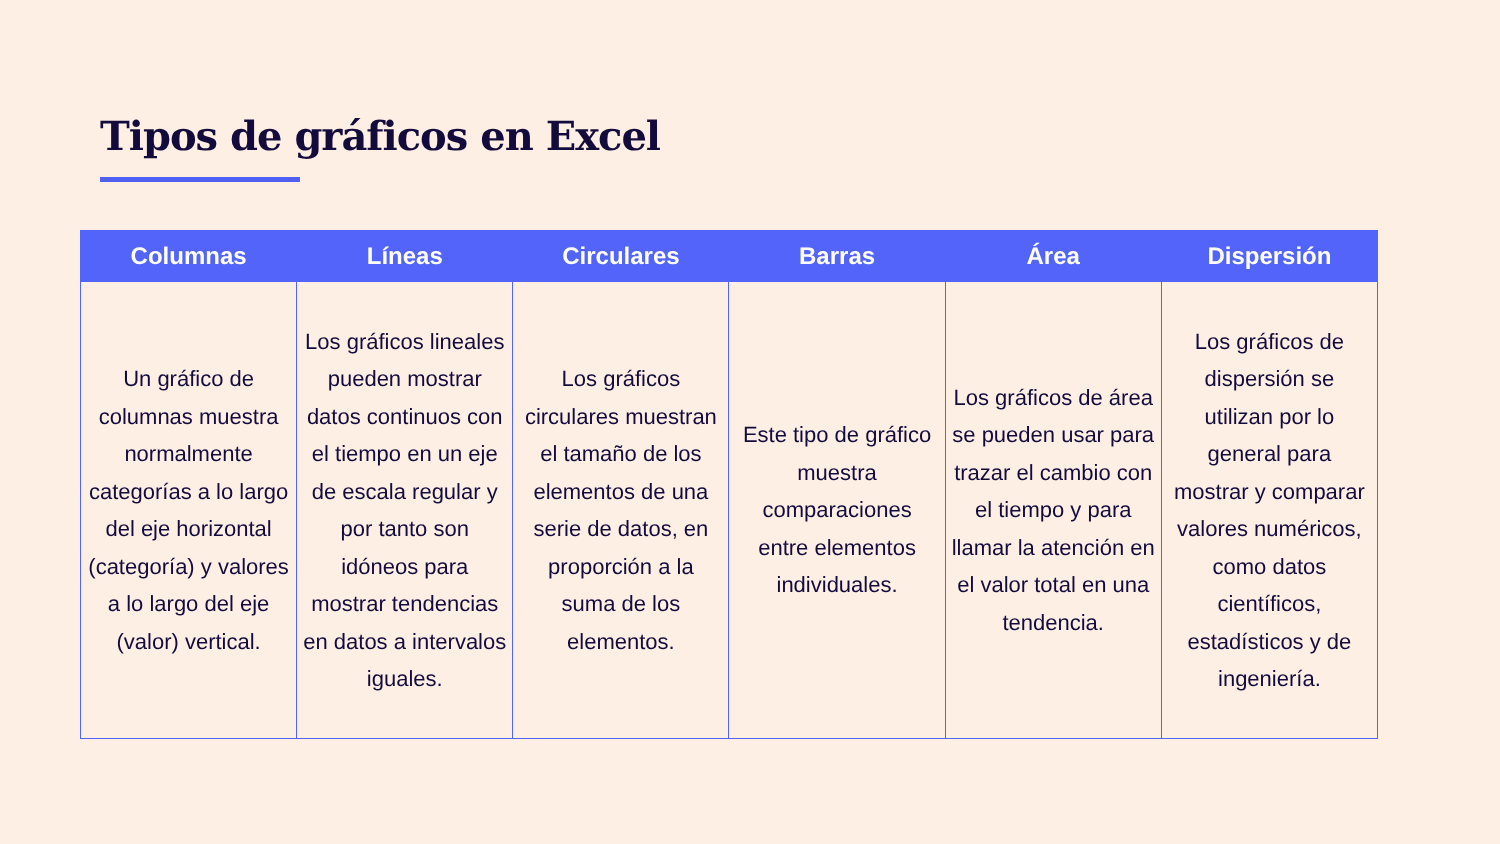Tipos de gráficos en Excel
| Columnas | Líneas | Circulares | Barras | Área | Dispersión |
| --- | --- | --- | --- | --- | --- |
| Un gráfico de columnas muestra normalmente categorías a lo largo del eje horizontal (categoría) y valores a lo largo del eje (valor) vertical. | Los gráficos lineales pueden mostrar datos continuos con el tiempo en un eje de escala regular y por tanto son idóneos para mostrar tendencias en datos a intervalos iguales. | Los gráficos circulares muestran el tamaño de los elementos de una serie de datos, en proporción a la suma de los elementos. | Este tipo de gráfico muestra comparaciones entre elementos individuales. | Los gráficos de área se pueden usar para trazar el cambio con el tiempo y para llamar la atención en el valor total en una tendencia. | Los gráficos de dispersión se utilizan por lo general para mostrar y comparar valores numéricos, como datos científicos, estadísticos y de ingeniería. |